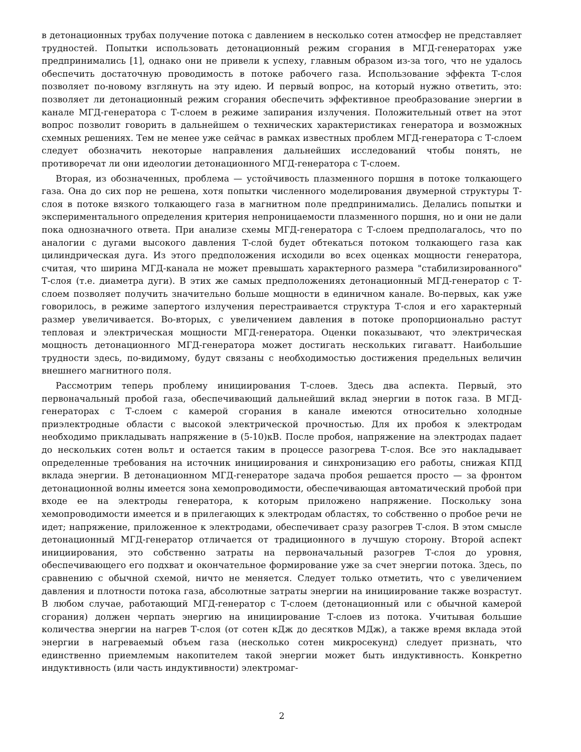в детонационных трубах получение потока с давлением в несколько сотен атмосфер не представляет трудностей. Попытки использовать детонационный режим сгорания в МГД-генераторах уже предпринимались [1], однако они не привели к успеху, главным образом из-за того, что не удалось обеспечить достаточную проводимость в потоке рабочего газа. Использование эффекта Т-слоя позволяет по-новому взглянуть на эту идею. И первый вопрос, на который нужно ответить, это: позволяет ли детонационный режим сгорания обеспечить эффективное преобразование энергии в канале МГД-генератора с Т-слоем в режиме запирания излучения. Положительный ответ на этот вопрос позволит говорить в дальнейшем о технических характеристиках генератора и возможных схемных решениях. Тем не менее уже сейчас в рамках известных проблем МГД-генератора с Т-слоем следует обозначить некоторые направления дальнейших исследований чтобы понять, не противоречат ли они идеологии детонационного МГД-генератора с Т-слоем.
Вторая, из обозначенных, проблема — устойчивость плазменного поршня в потоке толкающего газа. Она до сих пор не решена, хотя попытки численного моделирования двумерной структуры Т-слоя в потоке вязкого толкающего газа в магнитном поле предпринимались. Делались попытки и экспериментального определения критерия непроницаемости плазменного поршня, но и они не дали пока однозначного ответа. При анализе схемы МГД-генератора с Т-слоем предполагалось, что по аналогии с дугами высокого давления Т-слой будет обтекаться потоком толкающего газа как цилиндрическая дуга. Из этого предположения исходили во всех оценках мощности генератора, считая, что ширина МГД-канала не может превышать характерного размера "стабилизированного" Т-слоя (т.е. диаметра дуги). В этих же самых предположениях детонационный МГД-генератор с Т-слоем позволяет получить значительно больше мощности в единичном канале. Во-первых, как уже говорилось, в режиме запертого излучения перестраивается структура Т-слоя и его характерный размер увеличивается. Во-вторых, с увеличением давления в потоке пропорционально растут тепловая и электрическая мощности МГД-генератора. Оценки показывают, что электрическая мощность детонационного МГД-генератора может достигать нескольких гигаватт. Наибольшие трудности здесь, по-видимому, будут связаны с необходимостью достижения предельных величин внешнего магнитного поля.
Рассмотрим теперь проблему инициирования Т-слоев. Здесь два аспекта. Первый, это первоначальный пробой газа, обеспечивающий дальнейший вклад энергии в поток газа. В МГД-генераторах с Т-слоем с камерой сгорания в канале имеются относительно холодные приэлектродные области с высокой электрической прочностью. Для их пробоя к электродам необходимо прикладывать напряжение в (5-10)кВ. После пробоя, напряжение на электродах падает до нескольких сотен вольт и остается таким в процессе разогрева Т-слоя. Все это накладывает определенные требования на источник инициирования и синхронизацию его работы, снижая КПД вклада энергии. В детонационном МГД-генераторе задача пробоя решается просто — за фронтом детонационной волны имеется зона хемопроводимости, обеспечивающая автоматический пробой при входе ее на электроды генератора, к которым приложено напряжение. Поскольку зона хемопроводимости имеется и в прилегающих к электродам областях, то собственно о пробое речи не идет; напряжение, приложенное к электродами, обеспечивает сразу разогрев Т-слоя. В этом смысле детонационный МГД-генератор отличается от традиционного в лучшую сторону. Второй аспект инициирования, это собственно затраты на первоначальный разогрев Т-слоя до уровня, обеспечивающего его подхват и окончательное формирование уже за счет энергии потока. Здесь, по сравнению с обычной схемой, ничто не меняется. Следует только отметить, что с увеличением давления и плотности потока газа, абсолютные затраты энергии на инициирование также возрастут. В любом случае, работающий МГД-генератор с Т-слоем (детонационный или с обычной камерой сгорания) должен черпать энергию на инициирование Т-слоев из потока. Учитывая большие количества энергии на нагрев Т-слоя (от сотен кДж до десятков МДж), а также время вклада этой энергии в нагреваемый объем газа (несколько сотен микросекунд) следует признать, что единственно приемлемым накопителем такой энергии может быть индуктивность. Конкретно индуктивность (или часть индуктивности) электромаг-
2